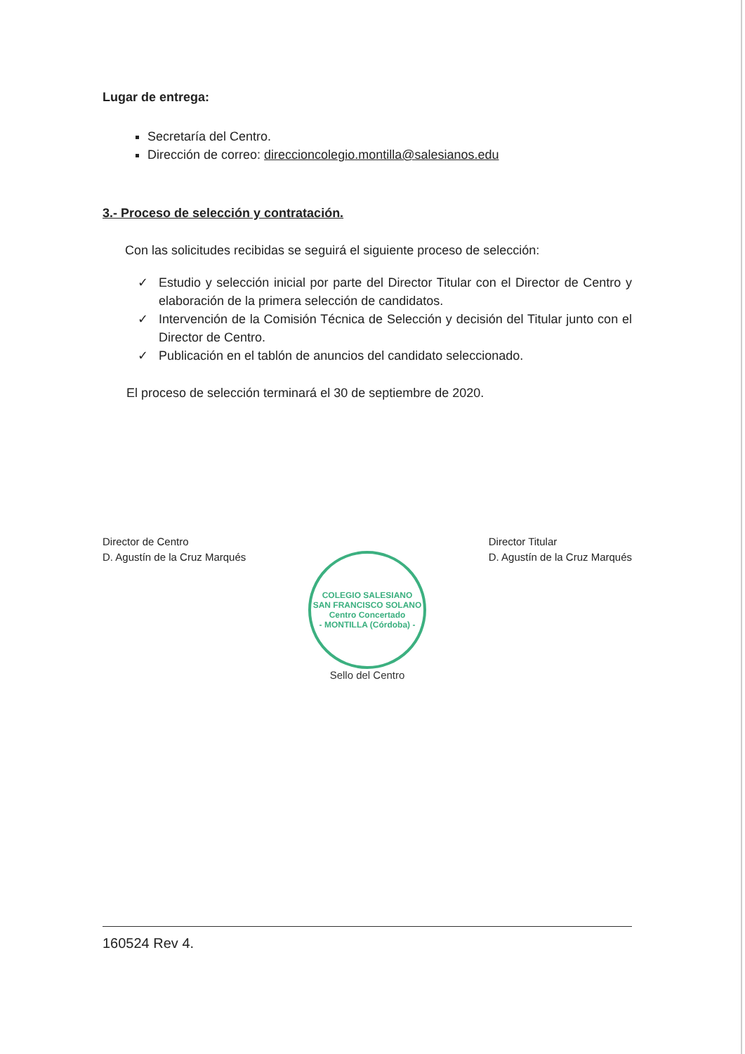Lugar de entrega:
Secretaría del Centro.
Dirección de correo: direccioncolegio.montilla@salesianos.edu
3.- Proceso de selección y contratación.
Con las solicitudes recibidas se seguirá el siguiente proceso de selección:
✓ Estudio y selección inicial por parte del Director Titular con el Director de Centro y elaboración de la primera selección de candidatos.
✓ Intervención de la Comisión Técnica de Selección y decisión del Titular junto con el Director de Centro.
✓ Publicación en el tablón de anuncios del candidato seleccionado.
El proceso de selección terminará el 30 de septiembre de 2020.
Director de Centro
D. Agustín de la Cruz Marqués
Director Titular
D. Agustín de la Cruz Marqués
COLEGIO SALESIANO
SAN FRANCISCO SOLANO
Centro Concertado
- MONTILLA (Córdoba) -
Sello del Centro
160524 Rev 4.